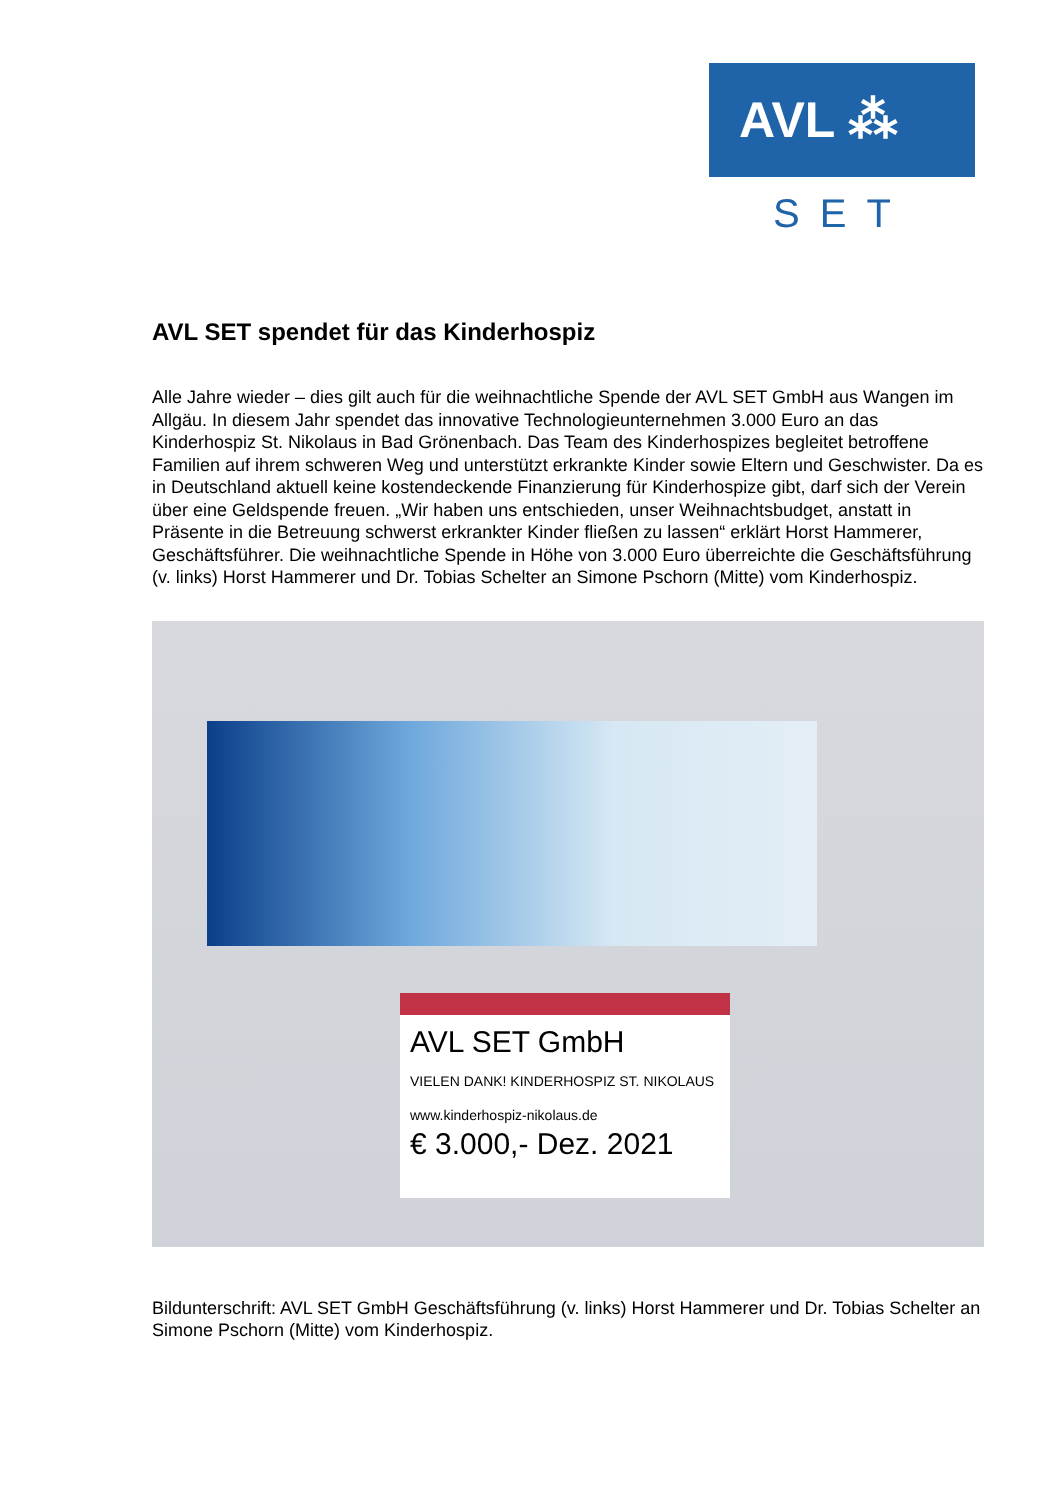AVL ⁂
SET
AVL SET spendet für das Kinderhospiz
Alle Jahre wieder – dies gilt auch für die weihnachtliche Spende der AVL SET GmbH aus Wangen im Allgäu. In diesem Jahr spendet das innovative Technologieunternehmen 3.000 Euro an das Kinderhospiz St. Nikolaus in Bad Grönenbach. Das Team des Kinderhospizes begleitet betroffene Familien auf ihrem schweren Weg und unterstützt erkrankte Kinder sowie Eltern und Geschwister. Da es in Deutschland aktuell keine kostendeckende Finanzierung für Kinderhospize gibt, darf sich der Verein über eine Geldspende freuen. „Wir haben uns entschieden, unser Weihnachtsbudget, anstatt in Präsente in die Betreuung schwerst erkrankter Kinder fließen zu lassen“ erklärt Horst Hammerer, Geschäftsführer. Die weihnachtliche Spende in Höhe von 3.000 Euro überreichte die Geschäftsführung (v. links) Horst Hammerer und Dr. Tobias Schelter an Simone Pschorn (Mitte) vom Kinderhospiz.
AVL SET GmbH
VIELEN DANK! KINDERHOSPIZ ST. NIKOLAUS www.kinderhospiz-nikolaus.de
€ 3.000,- Dez. 2021
Bildunterschrift: AVL SET GmbH Geschäftsführung (v. links) Horst Hammerer und Dr. Tobias Schelter an Simone Pschorn (Mitte) vom Kinderhospiz.